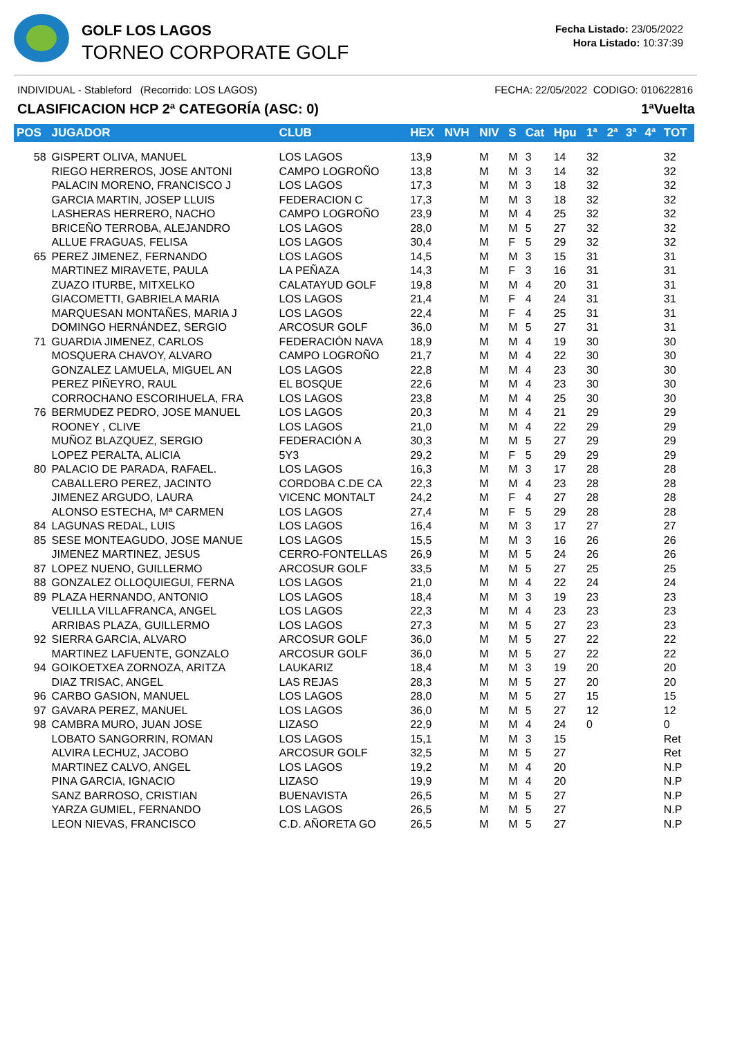GOLF LOS LAGOS
TORNEO CORPORATE GOLF
Fecha Listado: 23/05/2022
Hora Listado: 10:37:39
INDIVIDUAL - Stableford (Recorrido: LOS LAGOS) FECHA: 22/05/2022 CODIGO: 010622816
CLASIFICACION HCP 2ª CATEGORÍA (ASC: 0) 1ªVuelta
| POS | JUGADOR | CLUB | HEX | NVH | NIV | S | Cat | Hpu | 1ª | 2ª | 3ª | 4ª | TOT |
| --- | --- | --- | --- | --- | --- | --- | --- | --- | --- | --- | --- | --- | --- |
| 58 | GISPERT OLIVA, MANUEL | LOS LAGOS | 13,9 | | M | M | 3 | 14 | 32 | | | | 32 |
| | RIEGO HERREROS, JOSE ANTONI | CAMPO LOGROÑO | 13,8 | | M | M | 3 | 14 | 32 | | | | 32 |
| | PALACIN MORENO, FRANCISCO J | LOS LAGOS | 17,3 | | M | M | 3 | 18 | 32 | | | | 32 |
| | GARCIA MARTIN, JOSEP LLUIS | FEDERACION C | 17,3 | | M | M | 3 | 18 | 32 | | | | 32 |
| | LASHERAS HERRERO, NACHO | CAMPO LOGROÑO | 23,9 | | M | M | 4 | 25 | 32 | | | | 32 |
| | BRICEÑO TERROBA, ALEJANDRO | LOS LAGOS | 28,0 | | M | M | 5 | 27 | 32 | | | | 32 |
| | ALLUE FRAGUAS, FELISA | LOS LAGOS | 30,4 | | M | F | 5 | 29 | 32 | | | | 32 |
| 65 | PEREZ JIMENEZ, FERNANDO | LOS LAGOS | 14,5 | | M | M | 3 | 15 | 31 | | | | 31 |
| | MARTINEZ MIRAVETE, PAULA | LA PEÑAZA | 14,3 | | M | F | 3 | 16 | 31 | | | | 31 |
| | ZUAZO ITURBE, MITXELKO | CALATAYUD GOLF | 19,8 | | M | M | 4 | 20 | 31 | | | | 31 |
| | GIACOMETTI, GABRIELA MARIA | LOS LAGOS | 21,4 | | M | F | 4 | 24 | 31 | | | | 31 |
| | MARQUESAN MONTAÑES, MARIA J | LOS LAGOS | 22,4 | | M | F | 4 | 25 | 31 | | | | 31 |
| | DOMINGO HERNÁNDEZ, SERGIO | ARCOSUR GOLF | 36,0 | | M | M | 5 | 27 | 31 | | | | 31 |
| 71 | GUARDIA JIMENEZ, CARLOS | FEDERACIÓN NAVA | 18,9 | | M | M | 4 | 19 | 30 | | | | 30 |
| | MOSQUERA CHAVOY, ALVARO | CAMPO LOGROÑO | 21,7 | | M | M | 4 | 22 | 30 | | | | 30 |
| | GONZALEZ LAMUELA, MIGUEL AN | LOS LAGOS | 22,8 | | M | M | 4 | 23 | 30 | | | | 30 |
| | PEREZ PIÑEYRO, RAUL | EL BOSQUE | 22,6 | | M | M | 4 | 23 | 30 | | | | 30 |
| | CORROCHANO ESCORIHUELA, FRA | LOS LAGOS | 23,8 | | M | M | 4 | 25 | 30 | | | | 30 |
| 76 | BERMUDEZ PEDRO, JOSE MANUEL | LOS LAGOS | 20,3 | | M | M | 4 | 21 | 29 | | | | 29 |
| | ROONEY , CLIVE | LOS LAGOS | 21,0 | | M | M | 4 | 22 | 29 | | | | 29 |
| | MUÑOZ BLAZQUEZ, SERGIO | FEDERACIÓN A | 30,3 | | M | M | 5 | 27 | 29 | | | | 29 |
| | LOPEZ PERALTA, ALICIA | 5Y3 | 29,2 | | M | F | 5 | 29 | 29 | | | | 29 |
| 80 | PALACIO DE PARADA, RAFAEL. | LOS LAGOS | 16,3 | | M | M | 3 | 17 | 28 | | | | 28 |
| | CABALLERO PEREZ, JACINTO | CORDOBA C.DE CA | 22,3 | | M | M | 4 | 23 | 28 | | | | 28 |
| | JIMENEZ ARGUDO, LAURA | VICENC MONTALT | 24,2 | | M | F | 4 | 27 | 28 | | | | 28 |
| | ALONSO ESTECHA, Mª CARMEN | LOS LAGOS | 27,4 | | M | F | 5 | 29 | 28 | | | | 28 |
| 84 | LAGUNAS REDAL, LUIS | LOS LAGOS | 16,4 | | M | M | 3 | 17 | 27 | | | | 27 |
| 85 | SESE MONTEAGUDO, JOSE MANUE | LOS LAGOS | 15,5 | | M | M | 3 | 16 | 26 | | | | 26 |
| | JIMENEZ MARTINEZ, JESUS | CERRO-FONTELLAS | 26,9 | | M | M | 5 | 24 | 26 | | | | 26 |
| 87 | LOPEZ NUENO, GUILLERMO | ARCOSUR GOLF | 33,5 | | M | M | 5 | 27 | 25 | | | | 25 |
| 88 | GONZALEZ OLLOQUIEGUI, FERNA | LOS LAGOS | 21,0 | | M | M | 4 | 22 | 24 | | | | 24 |
| 89 | PLAZA HERNANDO, ANTONIO | LOS LAGOS | 18,4 | | M | M | 3 | 19 | 23 | | | | 23 |
| | VELILLA VILLAFRANCA, ANGEL | LOS LAGOS | 22,3 | | M | M | 4 | 23 | 23 | | | | 23 |
| | ARRIBAS PLAZA, GUILLERMO | LOS LAGOS | 27,3 | | M | M | 5 | 27 | 23 | | | | 23 |
| 92 | SIERRA GARCIA, ALVARO | ARCOSUR GOLF | 36,0 | | M | M | 5 | 27 | 22 | | | | 22 |
| | MARTINEZ LAFUENTE, GONZALO | ARCOSUR GOLF | 36,0 | | M | M | 5 | 27 | 22 | | | | 22 |
| 94 | GOIKOETXEA ZORNOZA, ARITZA | LAUKARIZ | 18,4 | | M | M | 3 | 19 | 20 | | | | 20 |
| | DIAZ TRISAC, ANGEL | LAS REJAS | 28,3 | | M | M | 5 | 27 | 20 | | | | 20 |
| 96 | CARBO GASION, MANUEL | LOS LAGOS | 28,0 | | M | M | 5 | 27 | 15 | | | | 15 |
| 97 | GAVARA PEREZ, MANUEL | LOS LAGOS | 36,0 | | M | M | 5 | 27 | 12 | | | | 12 |
| 98 | CAMBRA MURO, JUAN JOSE | LIZASO | 22,9 | | M | M | 4 | 24 | 0 | | | | 0 |
| | LOBATO SANGORRIN, ROMAN | LOS LAGOS | 15,1 | | M | M | 3 | 15 | | | | | Ret |
| | ALVIRA LECHUZ, JACOBO | ARCOSUR GOLF | 32,5 | | M | M | 5 | 27 | | | | | Ret |
| | MARTINEZ CALVO, ANGEL | LOS LAGOS | 19,2 | | M | M | 4 | 20 | | | | | N.P |
| | PINA GARCIA, IGNACIO | LIZASO | 19,9 | | M | M | 4 | 20 | | | | | N.P |
| | SANZ BARROSO, CRISTIAN | BUENAVISTA | 26,5 | | M | M | 5 | 27 | | | | | N.P |
| | YARZA GUMIEL, FERNANDO | LOS LAGOS | 26,5 | | M | M | 5 | 27 | | | | | N.P |
| | LEON NIEVAS, FRANCISCO | C.D. AÑORETA GO | 26,5 | | M | M | 5 | 27 | | | | | N.P |